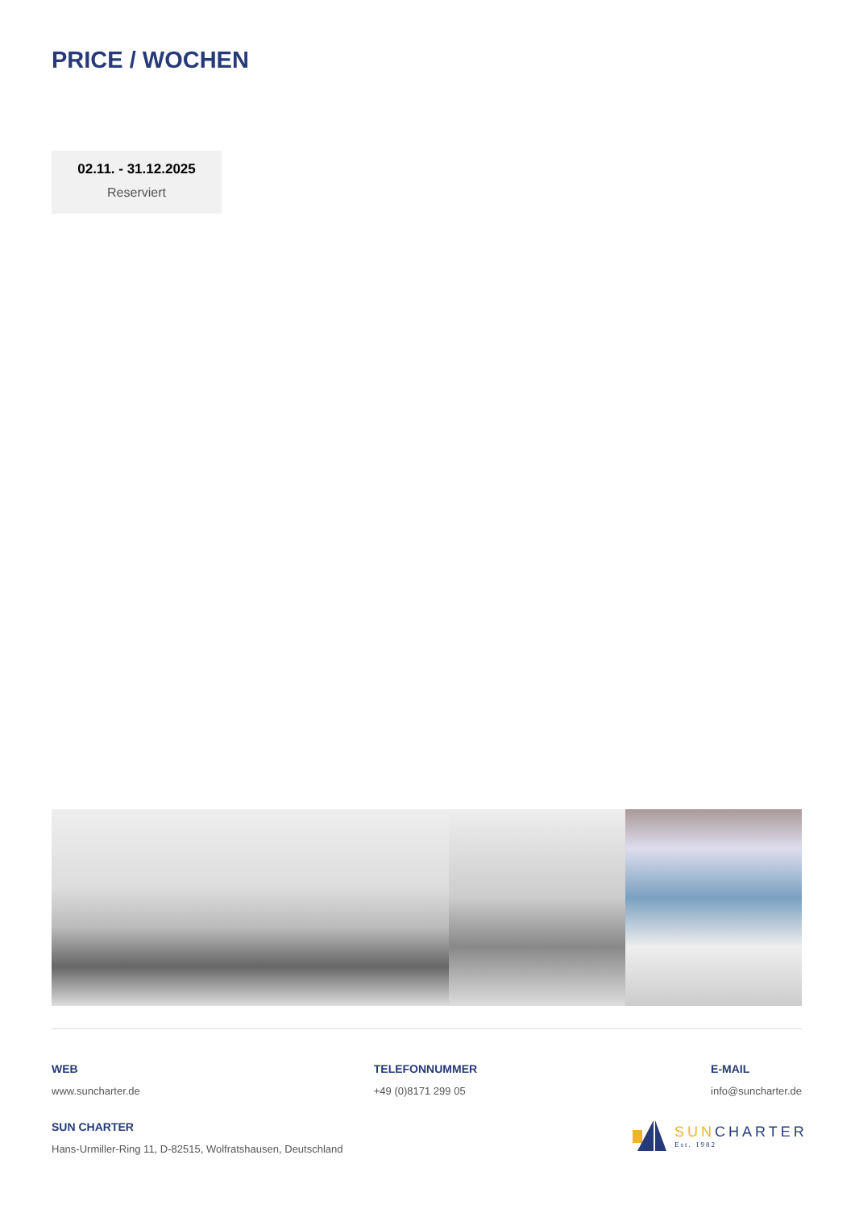PRICE / WOCHEN
02.11. - 31.12.2025
Reserviert
WEB
www.suncharter.de
TELEFONNUMMER
+49 (0)8171 299 05
E-MAIL
info@suncharter.de
SUN CHARTER
Hans-Urmiller-Ring 11, D-82515, Wolfratshausen, Deutschland
SUNCHARTER
Est. 1982